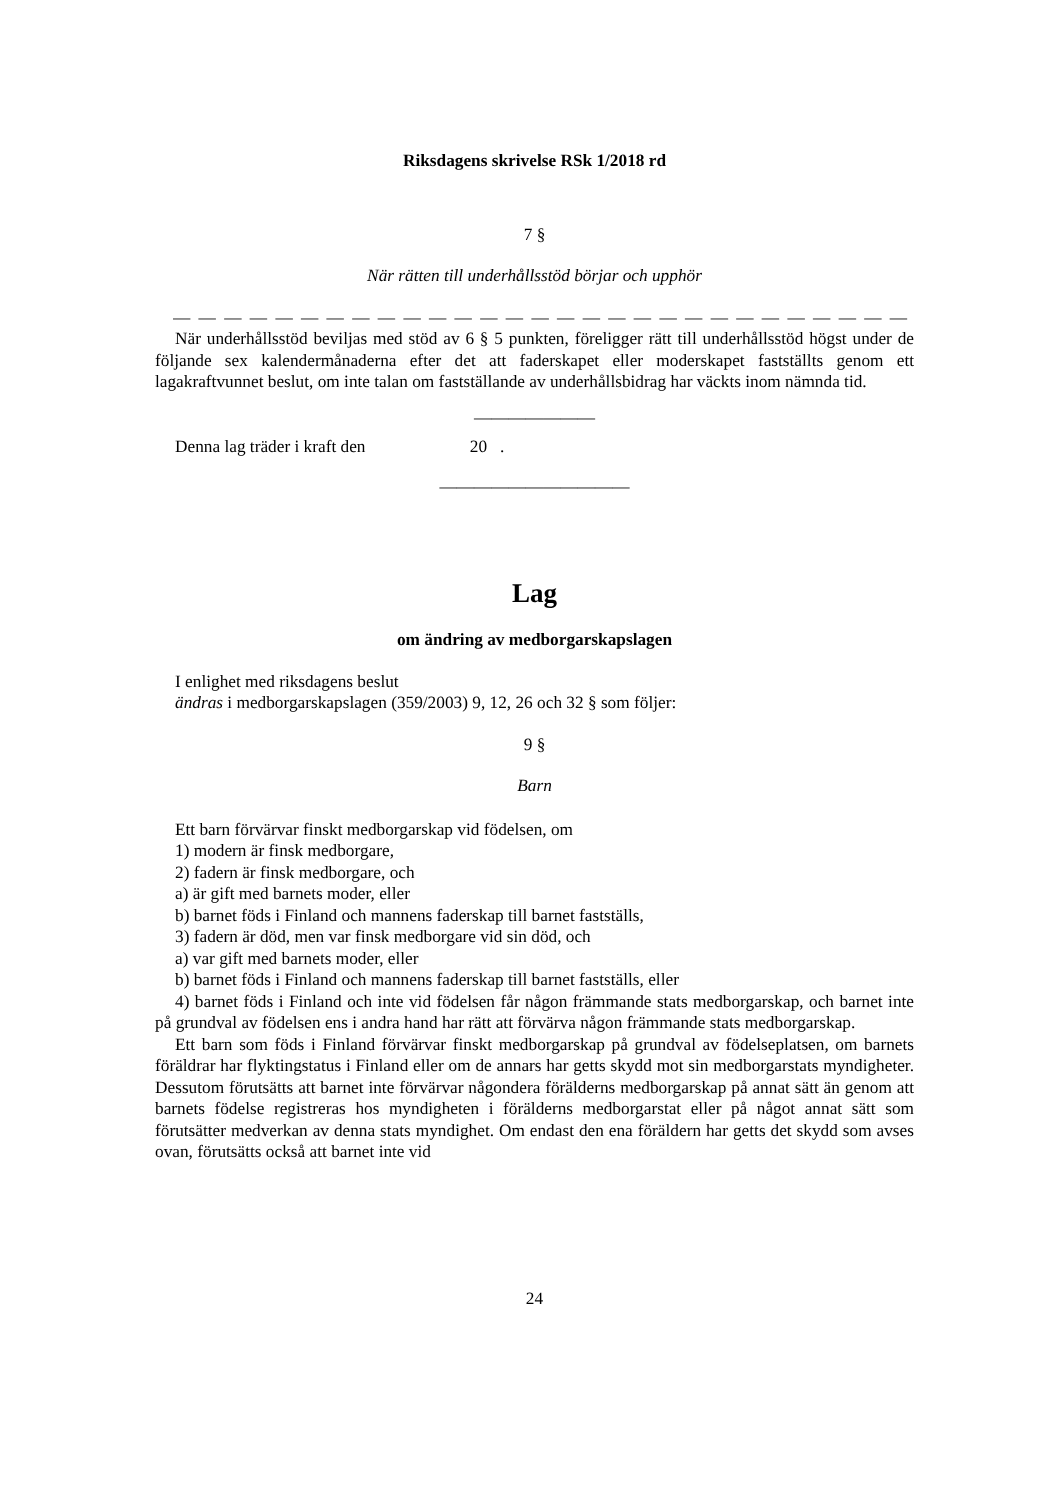Riksdagens skrivelse RSk 1/2018 rd
7 §
När rätten till underhållsstöd börjar och upphör
— — — — — — — — — — — — — — — — — — — — — — — — — — — — — — — —
När underhållsstöd beviljas med stöd av 6 § 5 punkten, föreligger rätt till underhållsstöd högst under de följande sex kalendermånaderna efter det att faderskapet eller moderskapet fastställts genom ett lagakraftvunnet beslut, om inte talan om fastställande av underhållsbidrag har väckts inom nämnda tid.
———————
Denna lag träder i kraft den 20 .
———————————
Lag
om ändring av medborgarskapslagen
I enlighet med riksdagens beslut
ändras i medborgarskapslagen (359/2003) 9, 12, 26 och 32 § som följer:
9 §
Barn
Ett barn förvärvar finskt medborgarskap vid födelsen, om
1) modern är finsk medborgare,
2) fadern är finsk medborgare, och
a) är gift med barnets moder, eller
b) barnet föds i Finland och mannens faderskap till barnet fastställs,
3) fadern är död, men var finsk medborgare vid sin död, och
a) var gift med barnets moder, eller
b) barnet föds i Finland och mannens faderskap till barnet fastställs, eller
4) barnet föds i Finland och inte vid födelsen får någon främmande stats medborgarskap, och barnet inte på grundval av födelsen ens i andra hand har rätt att förvärva någon främmande stats medborgarskap.
Ett barn som föds i Finland förvärvar finskt medborgarskap på grundval av födelseplatsen, om barnets föräldrar har flyktingstatus i Finland eller om de annars har getts skydd mot sin medborgarstats myndigheter. Dessutom förutsätts att barnet inte förvärvar någondera förälderns medborgarskap på annat sätt än genom att barnets födelse registreras hos myndigheten i förälderns medborgarstat eller på något annat sätt som förutsätter medverkan av denna stats myndighet. Om endast den ena föräldern har getts det skydd som avses ovan, förutsätts också att barnet inte vid
24